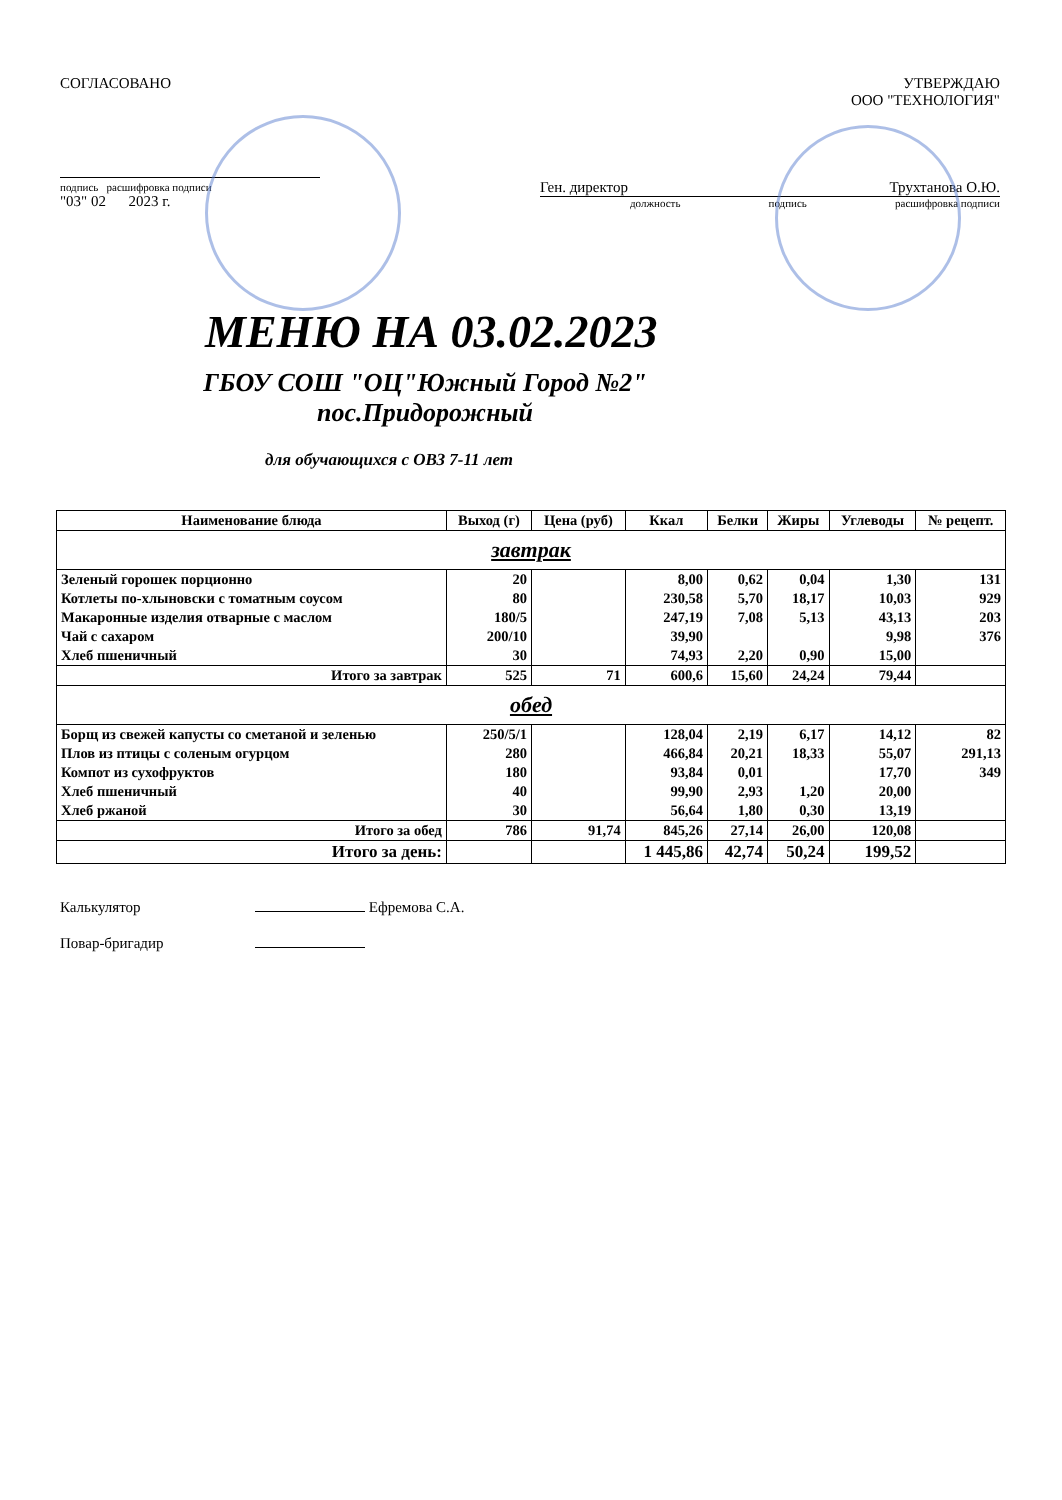СОГЛАСОВАНО
подпись расшифровка подписи
"03" 02 2023 г.
УТВЕРЖДАЮ
ООО "ТЕХНОЛОГИЯ"
Ген. директор Трухтанова О.Ю.
должность подпись расшифровка подписи
МЕНЮ НА 03.02.2023
ГБОУ СОШ "ОЦ"Южный Город №2" пос.Придорожный
для обучающихся с ОВЗ 7-11 лет
| Наименование блюда | Выход (г) | Цена (руб) | Ккал | Белки | Жиры | Углеводы | № рецепт. |
| --- | --- | --- | --- | --- | --- | --- | --- |
| завтрак | | | | | | | |
| Зеленый горошек порционно | 20 | | 8,00 | 0,62 | 0,04 | 1,30 | 131 |
| Котлеты по-хлыновски с томатным соусом | 80 | | 230,58 | 5,70 | 18,17 | 10,03 | 929 |
| Макаронные изделия отварные с маслом | 180/5 | | 247,19 | 7,08 | 5,13 | 43,13 | 203 |
| Чай с сахаром | 200/10 | | 39,90 | | | 9,98 | 376 |
| Хлеб пшеничный | 30 | | 74,93 | 2,20 | 0,90 | 15,00 | |
| Итого за завтрак | 525 | 71 | 600,6 | 15,60 | 24,24 | 79,44 | |
| обед | | | | | | | |
| Борщ из свежей капусты со сметаной и зеленью | 250/5/1 | | 128,04 | 2,19 | 6,17 | 14,12 | 82 |
| Плов из птицы с соленым огурцом | 280 | | 466,84 | 20,21 | 18,33 | 55,07 | 291,13 |
| Компот из сухофруктов | 180 | | 93,84 | 0,01 | | 17,70 | 349 |
| Хлеб пшеничный | 40 | | 99,90 | 2,93 | 1,20 | 20,00 | |
| Хлеб ржаной | 30 | | 56,64 | 1,80 | 0,30 | 13,19 | |
| Итого за обед | 786 | 91,74 | 845,26 | 27,14 | 26,00 | 120,08 | |
| Итого за день: | | | 1 445,86 | 42,74 | 50,24 | 199,52 | |
Калькулятор Ефремова С.А.
Повар-бригадир